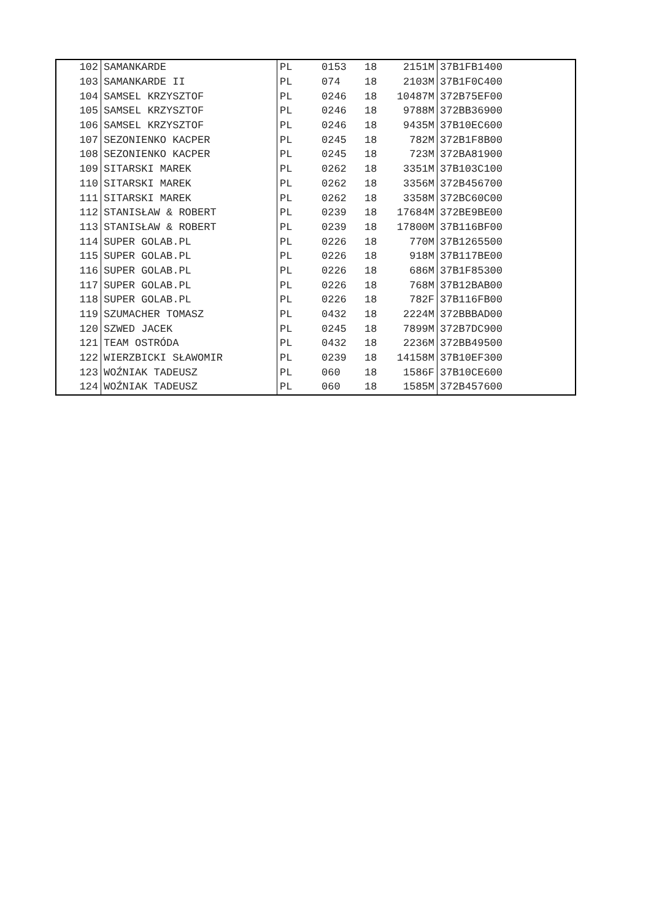| 102 | SAMANKARDE | PL | 0153 | 18 | 2151M | 37B1FB1400 |
| 103 | SAMANKARDE II | PL | 074 | 18 | 2103M | 37B1F0C400 |
| 104 | SAMSEL KRZYSZTOF | PL | 0246 | 18 | 10487M | 372B75EF00 |
| 105 | SAMSEL KRZYSZTOF | PL | 0246 | 18 | 9788M | 372BB36900 |
| 106 | SAMSEL KRZYSZTOF | PL | 0246 | 18 | 9435M | 37B10EC600 |
| 107 | SEZONIENKO KACPER | PL | 0245 | 18 | 782M | 372B1F8B00 |
| 108 | SEZONIENKO KACPER | PL | 0245 | 18 | 723M | 372BA81900 |
| 109 | SITARSKI MAREK | PL | 0262 | 18 | 3351M | 37B103C100 |
| 110 | SITARSKI MAREK | PL | 0262 | 18 | 3356M | 372B456700 |
| 111 | SITARSKI MAREK | PL | 0262 | 18 | 3358M | 372BC60C00 |
| 112 | STANISŁAW & ROBERT | PL | 0239 | 18 | 17684M | 372BE9BE00 |
| 113 | STANISŁAW & ROBERT | PL | 0239 | 18 | 17800M | 37B116BF00 |
| 114 | SUPER GOLAB.PL | PL | 0226 | 18 | 770M | 37B1265500 |
| 115 | SUPER GOLAB.PL | PL | 0226 | 18 | 918M | 37B117BE00 |
| 116 | SUPER GOLAB.PL | PL | 0226 | 18 | 686M | 37B1F85300 |
| 117 | SUPER GOLAB.PL | PL | 0226 | 18 | 768M | 37B12BAB00 |
| 118 | SUPER GOLAB.PL | PL | 0226 | 18 | 782F | 37B116FB00 |
| 119 | SZUMACHER TOMASZ | PL | 0432 | 18 | 2224M | 372BBBAD00 |
| 120 | SZWED JACEK | PL | 0245 | 18 | 7899M | 372B7DC900 |
| 121 | TEAM OSTRÓDA | PL | 0432 | 18 | 2236M | 372BB49500 |
| 122 | WIERZBICKI SŁAWOMIR | PL | 0239 | 18 | 14158M | 37B10EF300 |
| 123 | WOŹNIAK TADEUSZ | PL | 060 | 18 | 1586F | 37B10CE600 |
| 124 | WOŹNIAK TADEUSZ | PL | 060 | 18 | 1585M | 372B457600 |